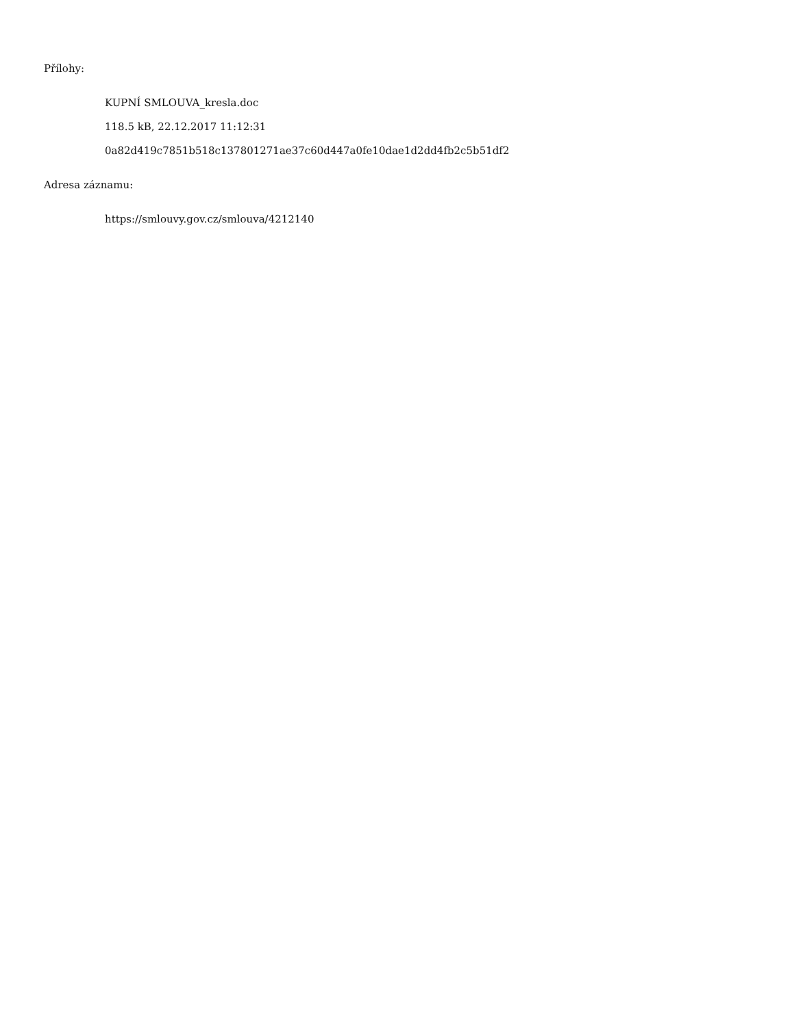Přílohy:
KUPNÍ SMLOUVA_kresla.doc
118.5 kB, 22.12.2017 11:12:31
0a82d419c7851b518c137801271ae37c60d447a0fe10dae1d2dd4fb2c5b51df2
Adresa záznamu:
https://smlouvy.gov.cz/smlouva/4212140